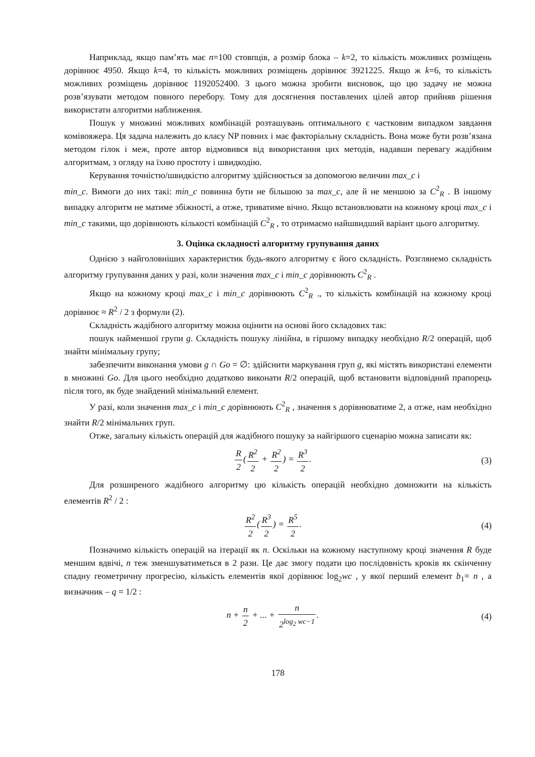Наприклад, якщо пам’ять має n=100 стовпців, а розмір блока – k=2, то кількість можливих розміщень дорівнює 4950. Якщо k=4, то кількість можливих розміщень дорівнює 3921225. Якщо ж k=6, то кількість можливих розміщень дорівнює 1192052400. З цього можна зробити висновок, що цю задачу не можна розв’язувати методом повного перебору. Тому для досягнення поставлених цілей автор прийняв рішення використати алгоритми наближення.
Пошук у множині можливих комбінацій розташувань оптимального є частковим випадком завдання комівояжера. Ця задача належить до класу NP повних і має факторіальну складність. Вона може бути розв’язана методом гілок і меж, проте автор відмовився від використання цих методів, надавши перевагу жадібним алгоритмам, з огляду на їхню простоту і швидкодію.
Керування точністю/швидкістю алгоритму здійснюється за допомогою величин max_c і
min_c. Вимоги до них такі: min_c повинна бути не більшою за max_c, але й не меншою за C<sup>2</sup><sub>R</sub> . В іншому випадку алгоритм не матиме збіжності, а отже, триватиме вічно. Якщо встановлювати на кожному кроці max_c і min_c такими, що дорівнюють кількості комбінацій C<sup>2</sup><sub>R</sub> , то отримаємо найшвидший варіант цього алгоритму.
3. Оцінка складності алгоритму групування даних
Однією з найголовніших характеристик будь-якого алгоритму є його складність. Розглянемо складність алгоритму групування даних у разі, коли значення max_c і min_c дорівнюють C<sup>2</sup><sub>R</sub> .
Якщо на кожному кроці max_c і min_c дорівнюють C<sup>2</sup><sub>R</sub> ., то кількість комбінацій на кожному кроці дорівнює ≈ R<sup>2</sup> / 2 з формули (2).
Складність жадібного алгоритму можна оцінити на основі його складових так:
пошук найменшої групи g. Складність пошуку лінійна, в гіршому випадку необхідно R/2 операцій, щоб знайти мінімальну групу;
забезпечити виконання умови g ∩ Go = ∅: здійснити маркування груп g, які містять використані елементи в множині Go. Для цього необхідно додатково виконати R/2 операцій, щоб встановити відповідний прапорець після того, як буде знайдений мінімальний елемент.
У разі, коли значення max_c і min_c дорівнюють C<sup>2</sup><sub>R</sub> , значення s дорівнюватиме 2, а отже, нам необхідно знайти R/2 мінімальних груп.
Отже, загальну кількість операцій для жадібного пошуку за найгіршого сценарію можна записати як:
R 2(R<sup>2</sup> 2 + R<sup>2</sup> 2) = R<sup>3</sup> 2. (3)
Для розширеного жадібного алгоритму цю кількість операцій необхідно домножити на кількість елементів R<sup>2</sup> / 2 :
R<sup>2</sup> 2(R<sup>3</sup> 2) = R<sup>5</sup> 2. (4)
Позначимо кількість операцій на ітерації як n. Оскільки на кожному наступному кроці значення R буде меншим вдвічі, n теж зменшуватиметься в 2 рази. Це дає змогу подати цю послідовність кроків як скінченну спадну геометричну прогресію, кількість елементів якої дорівнює log<sub>2</sub>wc , у якої перший елемент b<sub>1</sub>= n , а визначник – q = 1/2 :
n + n 2 + ... + n 2<sup>log<sub>2</sub> wc−1</sup>. (4)
178